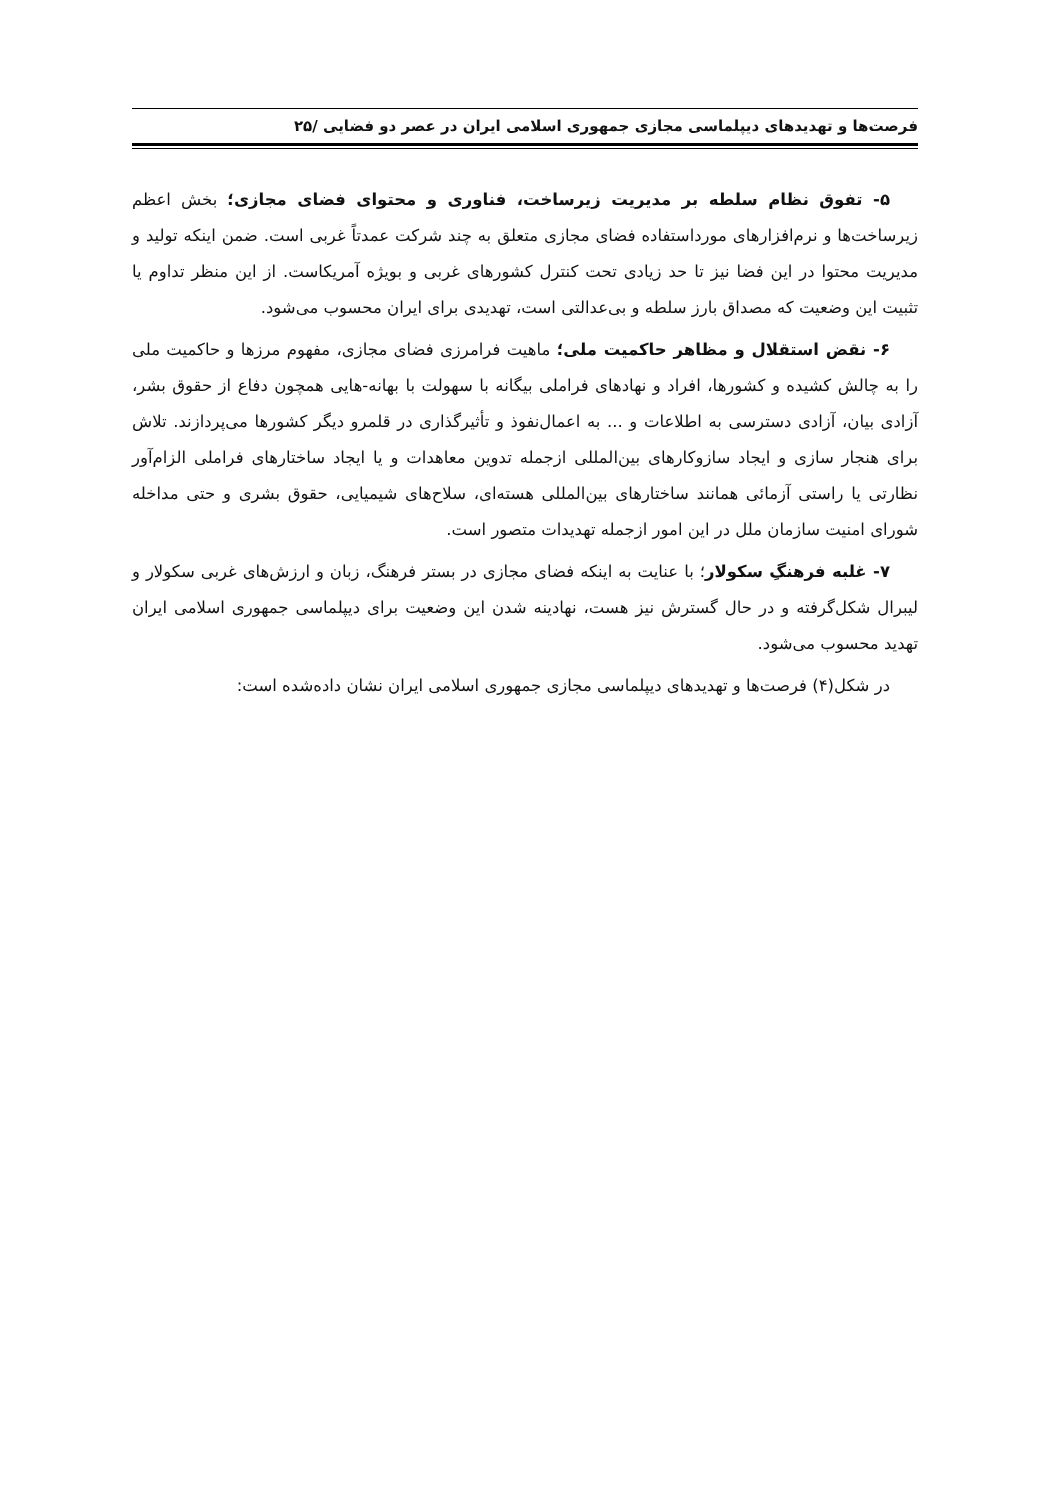فرصت‌ها و تهدیدهای دیپلماسی مجازی جمهوری اسلامی ایران در عصر دو فضایی /۲۵
۵- تفوق نظام سلطه بر مدیریت زیرساخت، فناوری و محتوای فضای مجازی؛ بخش اعظم زیرساخت‌ها و نرم‌افزارهای مورداستفاده فضای مجازی متعلق به چند شرکت عمدتاً غربی است. ضمن اینکه تولید و مدیریت محتوا در این فضا نیز تا حد زیادی تحت کنترل کشورهای غربی و بویژه آمریکاست. از این منظر تداوم یا تثبیت این وضعیت که مصداق بارز سلطه و بی‌عدالتی است، تهدیدی برای ایران محسوب می‌شود.
۶- نقض استقلال و مظاهر حاکمیت ملی؛ ماهیت فرامرزی فضای مجازی، مفهوم مرزها و حاکمیت ملی را به چالش کشیده و کشورها، افراد و نهادهای فراملی بیگانه با سهولت با بهانه-هایی همچون دفاع از حقوق بشر، آزادی بیان، آزادی دسترسی به اطلاعات و ... به اعمال‌نفوذ و تأثیرگذاری در قلمرو دیگر کشورها می‌پردازند. تلاش برای هنجار سازی و ایجاد سازوکارهای بین‌المللی ازجمله تدوین معاهدات و یا ایجاد ساختارهای فراملی الزام‌آور نظارتی یا راستی آزمائی همانند ساختارهای بین‌المللی هسته‌ای، سلاح‌های شیمیایی، حقوق بشری و حتی مداخله شورای امنیت سازمان ملل در این امور ازجمله تهدیدات متصور است.
۷- غلبه فرهنگِ سکولار؛ با عنایت به اینکه فضای مجازی در بستر فرهنگ، زبان و ارزش‌های غربی سکولار و لیبرال شکل‌گرفته و در حال گسترش نیز هست، نهادینه شدن این وضعیت برای دیپلماسی جمهوری اسلامی ایران تهدید محسوب می‌شود.
در شکل(۴) فرصت‌ها و تهدیدهای دیپلماسی مجازی جمهوری اسلامی ایران نشان داده‌شده است: